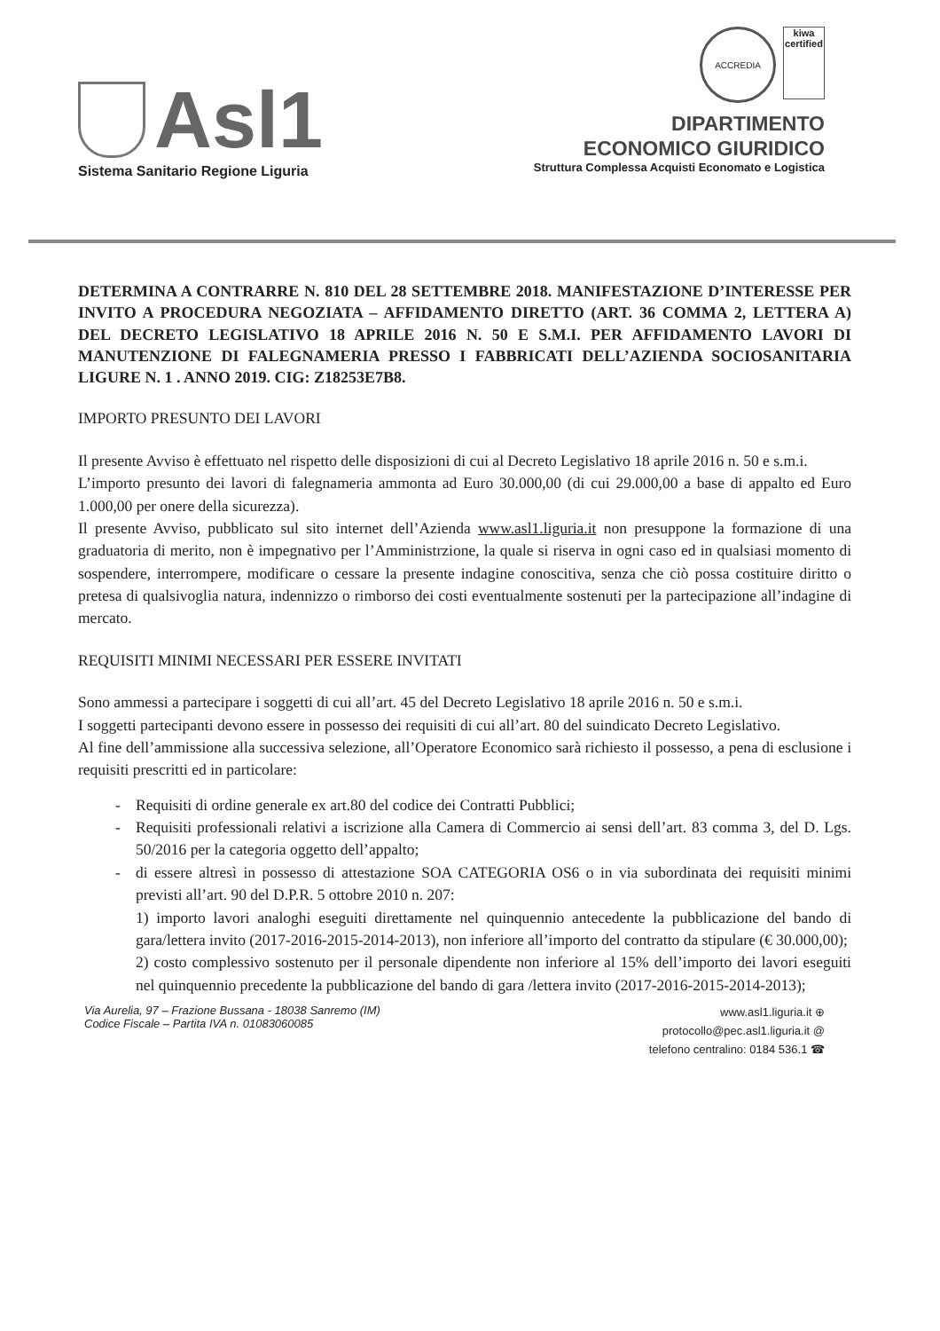Asl1
Sistema Sanitario Regione Liguria
ACCREDIA kiwa
certified
DIPARTIMENTO
ECONOMICO GIURIDICO
Struttura Complessa Acquisti Economato e Logistica
DETERMINA A CONTRARRE N. 810 DEL 28 SETTEMBRE 2018. MANIFESTAZIONE D’INTERESSE PER INVITO A PROCEDURA NEGOZIATA – AFFIDAMENTO DIRETTO (ART. 36 COMMA 2, LETTERA A) DEL DECRETO LEGISLATIVO 18 APRILE 2016 N. 50 E S.M.I. PER AFFIDAMENTO LAVORI DI MANUTENZIONE DI FALEGNAMERIA PRESSO I FABBRICATI DELL’AZIENDA SOCIOSANITARIA LIGURE N. 1 . ANNO 2019. CIG: Z18253E7B8.
IMPORTO PRESUNTO DEI LAVORI
Il presente Avviso è effettuato nel rispetto delle disposizioni di cui al Decreto Legislativo 18 aprile 2016 n. 50 e s.m.i.
L’importo presunto dei lavori di falegnameria ammonta ad Euro 30.000,00 (di cui 29.000,00 a base di appalto ed Euro 1.000,00 per onere della sicurezza).
Il presente Avviso, pubblicato sul sito internet dell’Azienda www.asl1.liguria.it non presuppone la formazione di una graduatoria di merito, non è impegnativo per l’Amministrzione, la quale si riserva in ogni caso ed in qualsiasi momento di sospendere, interrompere, modificare o cessare la presente indagine conoscitiva, senza che ciò possa costituire diritto o pretesa di qualsivoglia natura, indennizzo o rimborso dei costi eventualmente sostenuti per la partecipazione all’indagine di mercato.
REQUISITI MINIMI NECESSARI PER ESSERE INVITATI
Sono ammessi a partecipare i soggetti di cui all’art. 45 del Decreto Legislativo 18 aprile 2016 n. 50 e s.m.i.
I soggetti partecipanti devono essere in possesso dei requisiti di cui all’art. 80 del suindicato Decreto Legislativo.
Al fine dell’ammissione alla successiva selezione, all’Operatore Economico sarà richiesto il possesso, a pena di esclusione i requisiti prescritti ed in particolare:
- Requisiti di ordine generale ex art.80 del codice dei Contratti Pubblici;
- Requisiti professionali relativi a iscrizione alla Camera di Commercio ai sensi dell’art. 83 comma 3, del D. Lgs. 50/2016 per la categoria oggetto dell’appalto;
- di essere altresì in possesso di attestazione SOA CATEGORIA OS6 o in via subordinata dei requisiti minimi previsti all’art. 90 del D.P.R. 5 ottobre 2010 n. 207:
1) importo lavori analoghi eseguiti direttamente nel quinquennio antecedente la pubblicazione del bando di gara/lettera invito (2017-2016-2015-2014-2013), non inferiore all’importo del contratto da stipulare (€ 30.000,00);
2) costo complessivo sostenuto per il personale dipendente non inferiore al 15% dell’importo dei lavori eseguiti nel quinquennio precedente la pubblicazione del bando di gara /lettera invito (2017-2016-2015-2014-2013);
Via Aurelia, 97 – Frazione Bussana - 18038 Sanremo (IM)
Codice Fiscale – Partita IVA n. 01083060085
www.asl1.liguria.it ⊕
protocollo@pec.asl1.liguria.it @
telefono centralino: 0184 536.1 ☎